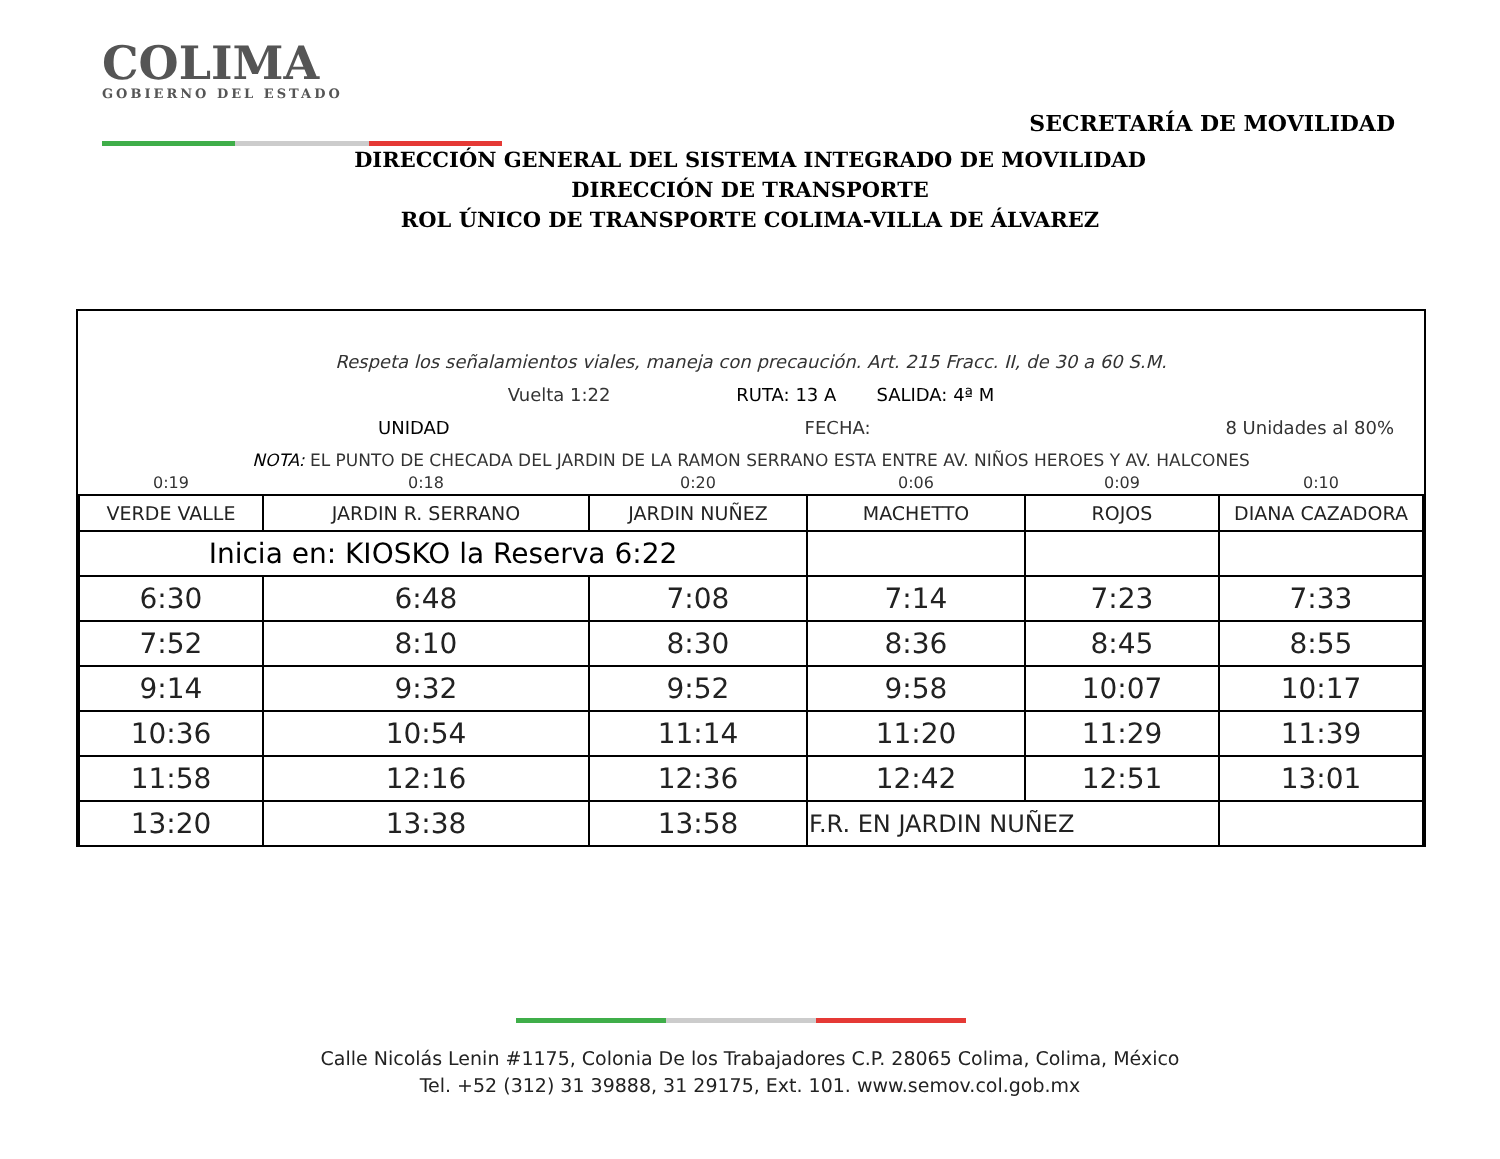COLIMA
GOBIERNO DEL ESTADO
SECRETARÍA DE MOVILIDAD
DIRECCIÓN GENERAL DEL SISTEMA INTEGRADO DE MOVILIDAD
DIRECCIÓN DE TRANSPORTE
ROL ÚNICO DE TRANSPORTE COLIMA-VILLA DE ÁLVAREZ
Respeta los señalamientos viales, maneja con precaución. Art. 215 Fracc. II, de 30 a 60 S.M.
Vuelta 1:22 RUTA: 13 A SALIDA: 4ª M
UNIDAD FECHA: 8 Unidades al 80%
NOTA: EL PUNTO DE CHECADA DEL JARDIN DE LA RAMON SERRANO ESTA ENTRE AV. NIÑOS HEROES Y AV. HALCONES
| 0:19 | 0:18 | 0:20 | 0:06 | 0:09 | 0:10 |
| VERDE VALLE | JARDIN R. SERRANO | JARDIN NUÑEZ | MACHETTO | ROJOS | DIANA CAZADORA |
| Inicia en: KIOSKO la Reserva 6:22 | | | | | |
| 6:30 | 6:48 | 7:08 | 7:14 | 7:23 | 7:33 |
| 7:52 | 8:10 | 8:30 | 8:36 | 8:45 | 8:55 |
| 9:14 | 9:32 | 9:52 | 9:58 | 10:07 | 10:17 |
| 10:36 | 10:54 | 11:14 | 11:20 | 11:29 | 11:39 |
| 11:58 | 12:16 | 12:36 | 12:42 | 12:51 | 13:01 |
| 13:20 | 13:38 | 13:58 | F.R. EN JARDIN NUÑEZ | | |
Calle Nicolás Lenin #1175, Colonia De los Trabajadores C.P. 28065 Colima, Colima, México
Tel. +52 (312) 31 39888, 31 29175, Ext. 101. www.semov.col.gob.mx